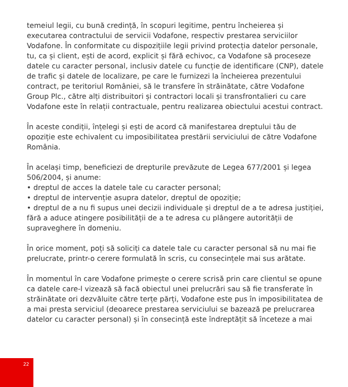temeiul legii, cu bună credință, în scopuri legitime, pentru încheierea și executarea contractului de servicii Vodafone, respectiv prestarea serviciilor Vodafone. În conformitate cu dispozițiile legii privind protecția datelor personale, tu, ca și client, ești de acord, explicit și fără echivoc, ca Vodafone să proceseze datele cu caracter personal, inclusiv datele cu funcție de identificare (CNP), datele de trafic și datele de localizare, pe care le furnizezi la încheierea prezentului contract, pe teritoriul României, să le transfere în străinătate, către Vodafone Group Plc., către alți distribuitori și contractori locali și transfrontalieri cu care Vodafone este în relații contractuale, pentru realizarea obiectului acestui contract.
În aceste condiții, înțelegi și ești de acord că manifestarea dreptului tău de opoziție este echivalent cu imposibilitatea prestării serviciului de către Vodafone România.
În același timp, beneficiezi de drepturile prevăzute de Legea 677/2001 și legea 506/2004, și anume:
• dreptul de acces la datele tale cu caracter personal;
• dreptul de intervenție asupra datelor, dreptul de opoziție;
• dreptul de a nu fi supus unei decizii individuale și dreptul de a te adresa justiției, fără a aduce atingere posibilității de a te adresa cu plângere autorității de supraveghere în domeniu.
În orice moment, poți să soliciți ca datele tale cu caracter personal să nu mai fie prelucrate, printr-o cerere formulată în scris, cu consecințele mai sus arătate.
În momentul în care Vodafone primește o cerere scrisă prin care clientul se opune ca datele care-l vizează să facă obiectul unei prelucrări sau să fie transferate în străinătate ori dezvăluite către terțe părți, Vodafone este pus în imposibilitatea de a mai presta serviciul (deoarece prestarea serviciului se bazează pe prelucrarea datelor cu caracter personal) și în consecință este îndreptățit să înceteze a mai
22